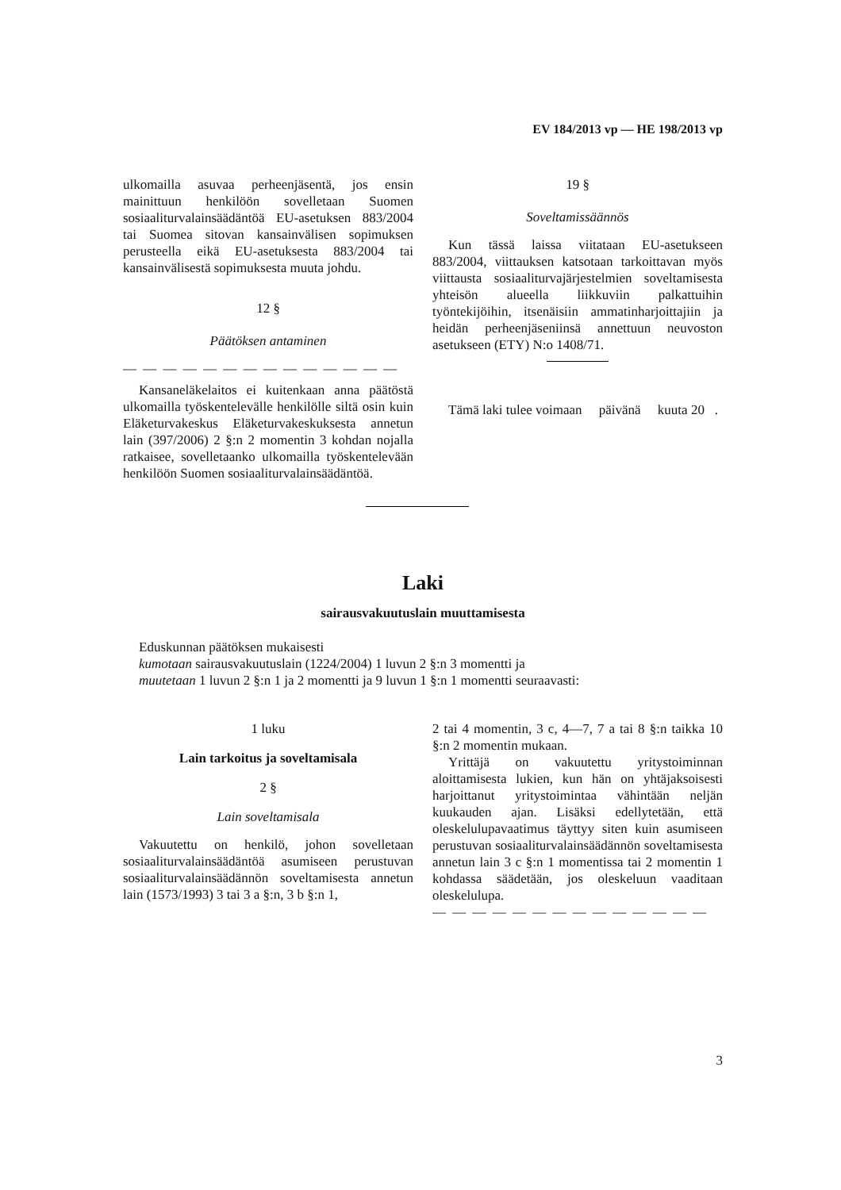EV 184/2013 vp — HE 198/2013 vp
ulkomailla asuvaa perheenjäsentä, jos ensin mainittuun henkilöön sovelletaan Suomen sosiaaliturvalainsäädäntöä EU-asetuksen 883/2004 tai Suomea sitovan kansainvälisen sopimuksen perusteella eikä EU-asetuksesta 883/2004 tai kansainvälisestä sopimuksesta muuta johdu.
12 §
Päätöksen antaminen
— — — — — — — — — — — — — —
Kansaneläkelaitos ei kuitenkaan anna päätöstä ulkomailla työskentelevälle henkilölle siltä osin kuin Eläketurvakeskus Eläketurvakeskuksesta annetun lain (397/2006) 2 §:n 2 momentin 3 kohdan nojalla ratkaisee, sovelletaanko ulkomailla työskentelevään henkilöön Suomen sosiaaliturvalainsäädäntöä.
19 §
Soveltamissäännös
Kun tässä laissa viitataan EU-asetukseen 883/2004, viittauksen katsotaan tarkoittavan myös viittausta sosiaaliturvajärjestelmien soveltamisesta yhteisön alueella liikkuviin palkattuihin työntekijöihin, itsenäisiin ammatinharjoittajiin ja heidän perheenjäseniinsä annettuun neuvoston asetukseen (ETY) N:o 1408/71.
Tämä laki tulee voimaan päivänä kuuta 20 .
Laki
sairausvakuutuslain muuttamisesta
Eduskunnan päätöksen mukaisesti
kumotaan sairausvakuutuslain (1224/2004) 1 luvun 2 §:n 3 momentti ja
muutetaan 1 luvun 2 §:n 1 ja 2 momentti ja 9 luvun 1 §:n 1 momentti seuraavasti:
1 luku
Lain tarkoitus ja soveltamisala
2 §
Lain soveltamisala
Vakuutettu on henkilö, johon sovelletaan sosiaaliturvalainsäädäntöä asumiseen perustuvan sosiaaliturvalainsäädännön soveltamisesta annetun lain (1573/1993) 3 tai 3 a §:n, 3 b §:n 1,
2 tai 4 momentin, 3 c, 4—7, 7 a tai 8 §:n taikka 10 §:n 2 momentin mukaan.
Yrittäjä on vakuutettu yritystoiminnan aloittamisesta lukien, kun hän on yhtäjaksoisesti harjoittanut yritystoimintaa vähintään neljän kuukauden ajan. Lisäksi edellytetään, että oleskelulupavaatimus täyttyy siten kuin asumiseen perustuvan sosiaaliturvalainsäädännön soveltamisesta annetun lain 3 c §:n 1 momentissa tai 2 momentin 1 kohdassa säädetään, jos oleskeluun vaaditaan oleskelulupa.
— — — — — — — — — — — — — —
3